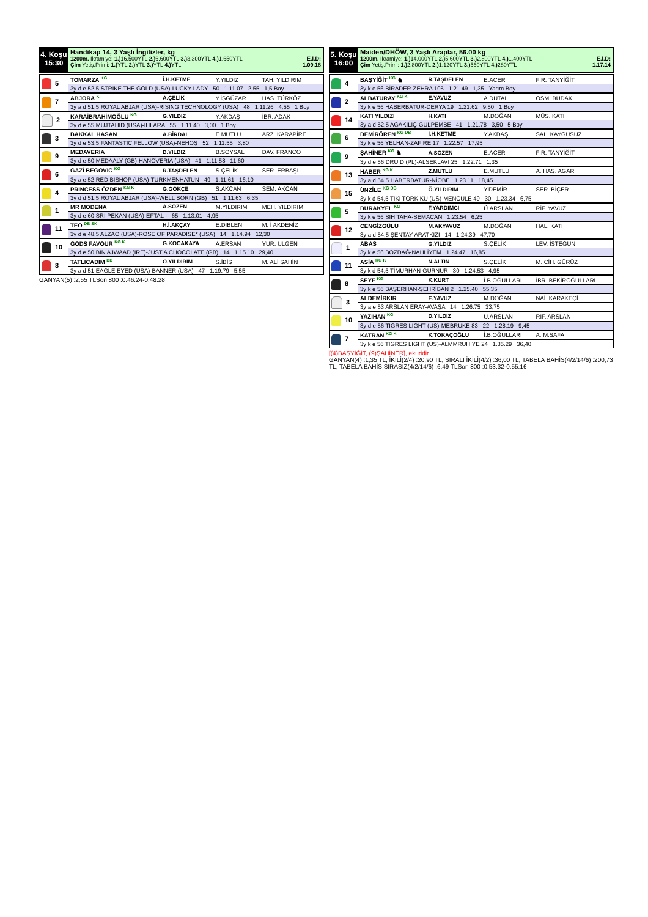4. Koşu
15:30
Handikap 14, 3 Yaşlı İngilizler, kg
1200m. İkramiye: 1.) 16.500YTL 2.) 6.600YTL 3.) 3.300YTL 4.) 1.650YTL E.İ.D:
Çim Yetiş.Primi: 1.) YTL 2.) YTL 3.) YTL 4.) YTL 1.09.18
| 5 | TOMARZA <sup>KG</sup> | İ.H.KETME | Y.YILDIZ | TAH. YILDIRIM |
| | 3y d e 52,5 STRIKE THE GOLD (USA)-LUCKY LADY 50 1.11.07 2,55 1,5 Boy | | | |
| 7 | ABJORA <sup>K</sup> | A.ÇELİK | Y.İŞGÜZAR | HAS. TÜRKÖZ |
| | 3y a d 51,5 ROYAL ABJAR (USA)-RISING TECHNOLOGY (USA) 48 1.11.26 4,55 1 Boy | | | |
| 2 | KARAİBRAHİMOĞLU <sup>KG</sup> | G.YILDIZ | Y.AKDAŞ | İBR. ADAK |
| | 3y d e 55 MUJTAHID (USA)-IHLARA 55 1.11.40 3,00 1 Boy | | | |
| 3 | BAKKAL HASAN | A.BİRDAL | E.MUTLU | ARZ. KARAPİRE |
| | 3y d e 53,5 FANTASTIC FELLOW (USA)-NEHOŞ 52 1.11.55 3,80 | | | |
| 9 | MEDAVERIA | D.YILDIZ | B.SOYSAL | DAV. FRANCO |
| | 3y d e 50 MEDAALY (GB)-HANOVERIA (USA) 41 1.11.58 11,60 | | | |
| 6 | GAZİ BEGOVIC <sup>KG</sup> | R.TAŞDELEN | S.ÇELİK | SER. ERBAŞI |
| | 3y a e 52 RED BISHOP (USA)-TÜRKMENHATUN 49 1.11.61 16,10 | | | |
| 4 | PRINCESS ÖZDEN <sup>KG K</sup> | G.GÖKÇE | S.AKCAN | SEM. AKCAN |
| | 3y d d 51,5 ROYAL ABJAR (USA)-WELL BORN (GB) 51 1.11.63 6,35 | | | |
| 1 | MR MODENA | A.SÖZEN | M.YILDIRIM | MEH. YILDIRIM |
| | 3y d e 60 SRI PEKAN (USA)-EFTAL I 65 1.13.01 4,95 | | | |
| 11 | TEO <sup>DB SK</sup> | H.İ.AKÇAY | E.DIBLEN | M. İ AKDENİZ |
| | 3y d e 48,5 ALZAO (USA)-ROSE OF PARADISE* (USA) 14 1.14.94 12,30 | | | |
| 10 | GODS FAVOUR <sup>KG K</sup> | G.KOCAKAYA | A.ERSAN | YUR. ÜLGEN |
| | 3y d e 50 BIN AJWAAD (IRE)-JUST A CHOCOLATE (GB) 14 1.15.10 29,40 | | | |
| 8 | TATLICADIM <sup>DB</sup> | Ö.YILDIRIM | S.İBİŞ | M. ALİ ŞAHİN |
| | 3y a d 51 EAGLE EYED (USA)-BANNER (USA) 47 1.19.79 5,55 | | | |
GANYAN(5) :2,55 TLSon 800 :0.46.24-0.48.28
5. Koşu
16:00
Maiden/DHÖW, 3 Yaşlı Araplar, 56.00 kg
1200m. İkramiye: 1.) 14.000YTL 2.) 5.600YTL 3.) 2.800YTL 4.) 1.400YTL E.İ.D:
Çim Yetiş.Primi: 1.) 2.800YTL 2.) 1.120YTL 3.) 560YTL 4.) 280YTL 1.17.14
| 4 | BAŞYİĞİT <sup>KG</sup> ♞ | R.TAŞDELEN | E.ACER | FIR. TANYİĞİT |
| | 3y k e 56 BİRADER-ZEHRA 105 1.21.49 1,35 Yarım Boy | | | |
| 2 | ALBATURAY <sup>KG K</sup> | E.YAVUZ | A.DUTAL | OSM. BUDAK |
| | 3y k e 56 HABERBATUR-DERYA 19 1.21.62 9,50 1 Boy | | | |
| 14 | KATI YILDIZI | H.KATI | M.DOĞAN | MÜS. KATI |
| | 3y a d 52,5 AGAKILIÇ-GÜLPEMBE 41 1.21.78 3,50 5 Boy | | | |
| 6 | DEMİRÖREN <sup>KG DB</sup> | İ.H.KETME | Y.AKDAŞ | SAL. KAYGUSUZ |
| | 3y k e 56 YELHAN-ZAFİRE 17 1.22.57 17,95 | | | |
| 9 | ŞAHİNER <sup>KG</sup> ♞ | A.SÖZEN | E.ACER | FIR. TANYİĞİT |
| | 3y d e 56 DRUID (PL)-ALSEKLAVI 25 1.22.71 1,35 | | | |
| 13 | HABER <sup>KG K</sup> | Z.MUTLU | E.MUTLU | A. HAŞ. AGAR |
| | 3y a d 54,5 HABERBATUR-NİOBE 1.23.11 18,45 | | | |
| 15 | ÜNZİLE <sup>KG DB</sup> | Ö.YILDIRIM | Y.DEMİR | SER. BİÇER |
| | 3y k d 54,5 TIKI TORK KU (US)-MENCULE 49 30 1.23.34 6,75 | | | |
| 5 | BURAKYEL <sup>KG</sup> | F.YARDIMCI | Ü.ARSLAN | RİF. YAVUZ |
| | 3y k e 56 SIH TAHA-SEMACAN 1.23.54 6,25 | | | |
| 12 | CENGİZGÜLÜ | M.AKYAVUZ | M.DOĞAN | HAL. KATI |
| | 3y a d 54,5 ŞENTAY-ARATKIZI 14 1.24.39 47,70 | | | |
| 1 | ABAS | G.YILDIZ | S.ÇELİK | LEV. İSTEGÜN |
| | 3y k e 56 BOZDAĞ-NAHLİYEM 1.24.47 16,85 | | | |
| 11 | ASİA <sup>KG K</sup> | N.ALTIN | S.ÇELİK | M. CİH. GÜRÜZ |
| | 3y k d 54,5 TİMURHAN-GÜRNUR 30 1.24.53 4,95 | | | |
| 8 | SEYF <sup>KG</sup> | K.KURT | İ.B.OĞULLARI | İBR. BEKİROĞULLARI |
| | 3y k e 56 BAŞERHAN-ŞEHRİBAN 2 1.25.40 55,35 | | | |
| 3 | ALDEMİRKIR | E.YAVUZ | M.DOĞAN | NAİ. KARAKEÇİ |
| | 3y a e 53 ARSLAN ERAY-AVAŞA 14 1.26.75 33,75 | | | |
| 10 | YAZIHAN <sup>KG</sup> | D.YILDIZ | Ü.ARSLAN | RIF. ARSLAN |
| | 3y d e 56 TIGRES LIGHT (US)-MEBRUKE 83 22 1.28.19 9,45 | | | |
| 7 | KATRAN <sup>KG K</sup> | K.TOKAÇOĞLU | İ.B.OĞULLARI | A. M.SAFA |
| | 3y k e 56 TIGRES LIGHT (US)-ALMMRUHİYE 24 1.35.29 36,40 | | | |
[(4)BAŞYİĞİT, (9)ŞAHİNER], ekuridir .
GANYAN(4) :1,35 TL, İKİLİ(2/4) :20,90 TL, SIRALI İKİLİ(4/2) :36,00 TL, TABELA BAHİS(4/2/14/6) :200,73 TL, TABELA BAHİS SIRASIZ(4/2/14/6) :6,49 TLSon 800 :0.53.32-0.55.16